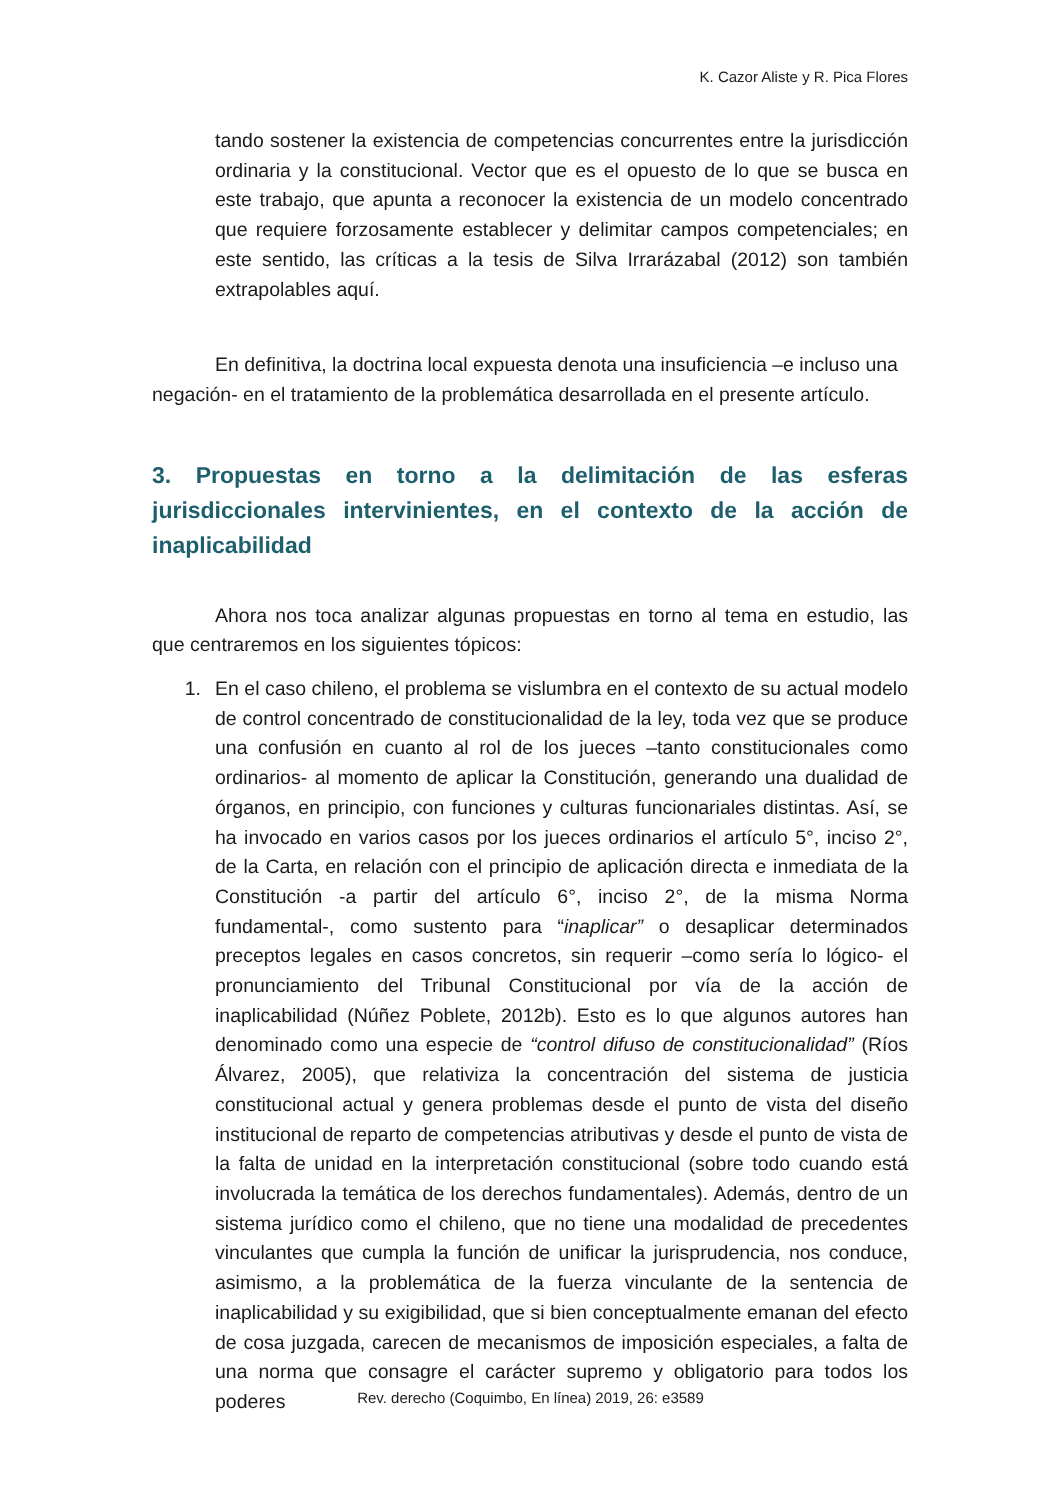K. Cazor Aliste y R. Pica Flores
tando sostener la existencia de competencias concurrentes entre la jurisdicción ordinaria y la constitucional. Vector que es el opuesto de lo que se busca en este trabajo, que apunta a reconocer la existencia de un modelo concentrado que requiere forzosamente establecer y delimitar campos competenciales; en este sentido, las críticas a la tesis de Silva Irrarázabal (2012) son también extrapolables aquí.
En definitiva, la doctrina local expuesta denota una insuficiencia –e incluso una negación- en el tratamiento de la problemática desarrollada en el presente artículo.
3. Propuestas en torno a la delimitación de las esferas jurisdiccionales intervinientes, en el contexto de la acción de inaplicabilidad
Ahora nos toca analizar algunas propuestas en torno al tema en estudio, las que centraremos en los siguientes tópicos:
1. En el caso chileno, el problema se vislumbra en el contexto de su actual modelo de control concentrado de constitucionalidad de la ley, toda vez que se produce una confusión en cuanto al rol de los jueces –tanto constitucionales como ordinarios- al momento de aplicar la Constitución, generando una dualidad de órganos, en principio, con funciones y culturas funcionariales distintas. Así, se ha invocado en varios casos por los jueces ordinarios el artículo 5°, inciso 2°, de la Carta, en relación con el principio de aplicación directa e inmediata de la Constitución -a partir del artículo 6°, inciso 2°, de la misma Norma fundamental-, como sustento para “inaplicar” o desaplicar determinados preceptos legales en casos concretos, sin requerir –como sería lo lógico- el pronunciamiento del Tribunal Constitucional por vía de la acción de inaplicabilidad (Núñez Poblete, 2012b). Esto es lo que algunos autores han denominado como una especie de “control difuso de constitucionalidad” (Ríos Álvarez, 2005), que relativiza la concentración del sistema de justicia constitucional actual y genera problemas desde el punto de vista del diseño institucional de reparto de competencias atributivas y desde el punto de vista de la falta de unidad en la interpretación constitucional (sobre todo cuando está involucrada la temática de los derechos fundamentales). Además, dentro de un sistema jurídico como el chileno, que no tiene una modalidad de precedentes vinculantes que cumpla la función de unificar la jurisprudencia, nos conduce, asimismo, a la problemática de la fuerza vinculante de la sentencia de inaplicabilidad y su exigibilidad, que si bien conceptualmente emanan del efecto de cosa juzgada, carecen de mecanismos de imposición especiales, a falta de una norma que consagre el carácter supremo y obligatorio para todos los poderes
Rev. derecho (Coquimbo, En línea) 2019, 26: e3589